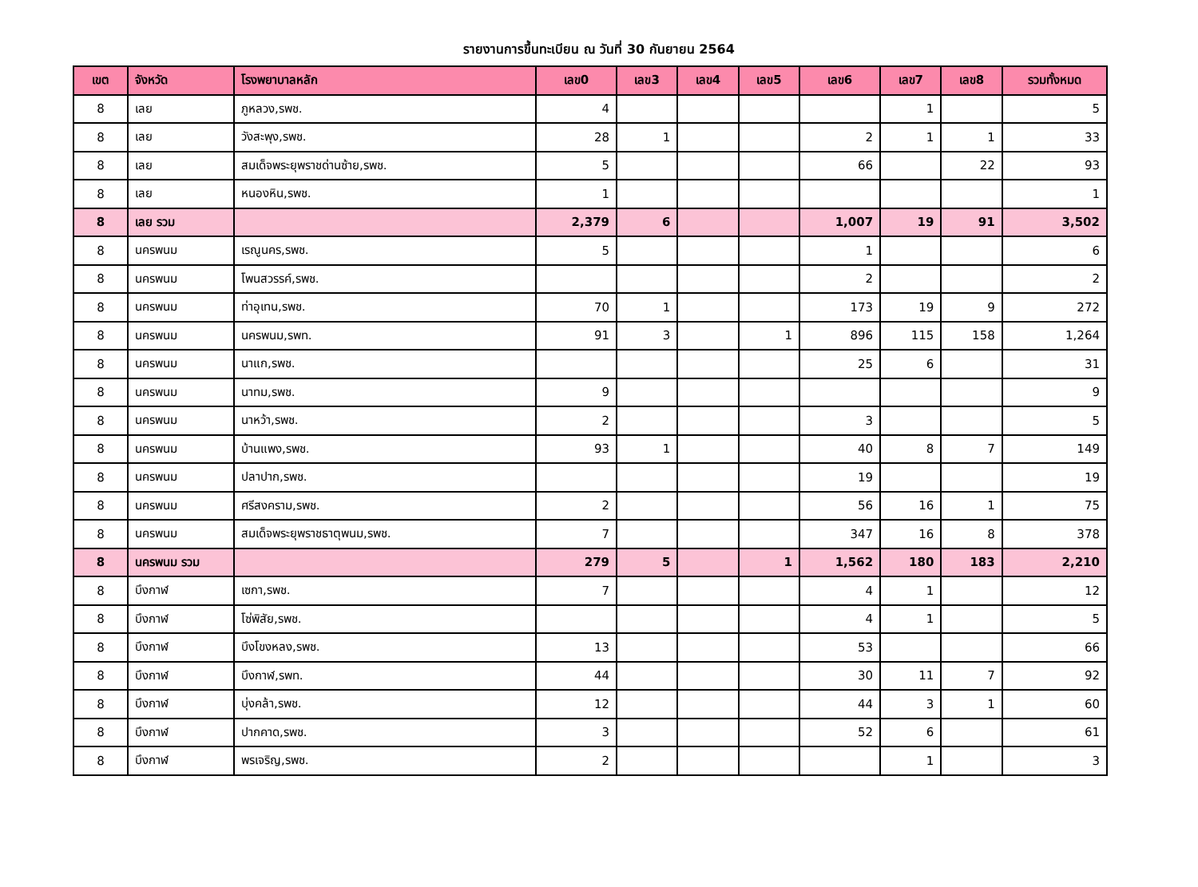รายงานการขึ้นทะเบียน ณ วันที่ 30 กันยายน 2564
| เขต | จังหวัด | โรงพยาบาลหลัก | เลข0 | เลข3 | เลข4 | เลข5 | เลข6 | เลข7 | เลข8 | รวมทั้งหมด |
| --- | --- | --- | --- | --- | --- | --- | --- | --- | --- | --- |
| 8 | เลย | ภูหลวง,รพช. | 4 | | | | | 1 | | 5 |
| 8 | เลย | วังสะพุง,รพช. | 28 | 1 | | | 2 | 1 | 1 | 33 |
| 8 | เลย | สมเด็จพระยุพราชด่านซ้าย,รพช. | 5 | | | | 66 | | 22 | 93 |
| 8 | เลย | หนองหิน,รพช. | 1 | | | | | | | 1 |
| 8 | เลย รวม | | 2,379 | 6 | | | 1,007 | 19 | 91 | 3,502 |
| 8 | นครพนม | เรณูนคร,รพช. | 5 | | | | 1 | | | 6 |
| 8 | นครพนม | โพนสวรรค์,รพช. | | | | | 2 | | | 2 |
| 8 | นครพนม | ท่าอุเทน,รพช. | 70 | 1 | | | 173 | 19 | 9 | 272 |
| 8 | นครพนม | นครพนม,รพท. | 91 | 3 | | 1 | 896 | 115 | 158 | 1,264 |
| 8 | นครพนม | นาแก,รพช. | | | | | 25 | 6 | | 31 |
| 8 | นครพนม | นาทม,รพช. | 9 | | | | | | | 9 |
| 8 | นครพนม | นาหว้า,รพช. | 2 | | | | 3 | | | 5 |
| 8 | นครพนม | บ้านแพง,รพช. | 93 | 1 | | | 40 | 8 | 7 | 149 |
| 8 | นครพนม | ปลาปาก,รพช. | | | | | 19 | | | 19 |
| 8 | นครพนม | ศรีสงคราม,รพช. | 2 | | | | 56 | 16 | 1 | 75 |
| 8 | นครพนม | สมเด็จพระยุพราชธาตุพนม,รพช. | 7 | | | | 347 | 16 | 8 | 378 |
| 8 | นครพนม รวม | | 279 | 5 | | 1 | 1,562 | 180 | 183 | 2,210 |
| 8 | บึงกาฬ | เซกา,รพช. | 7 | | | | 4 | 1 | | 12 |
| 8 | บึงกาฬ | โซ่พิสัย,รพช. | | | | | 4 | 1 | | 5 |
| 8 | บึงกาฬ | บึงโขงหลง,รพช. | 13 | | | | 53 | | | 66 |
| 8 | บึงกาฬ | บึงกาฬ,รพท. | 44 | | | | 30 | 11 | 7 | 92 |
| 8 | บึงกาฬ | บุ่งคล้า,รพช. | 12 | | | | 44 | 3 | 1 | 60 |
| 8 | บึงกาฬ | ปากคาด,รพช. | 3 | | | | 52 | 6 | | 61 |
| 8 | บึงกาฬ | พรเจริญ,รพช. | 2 | | | | | 1 | | 3 |